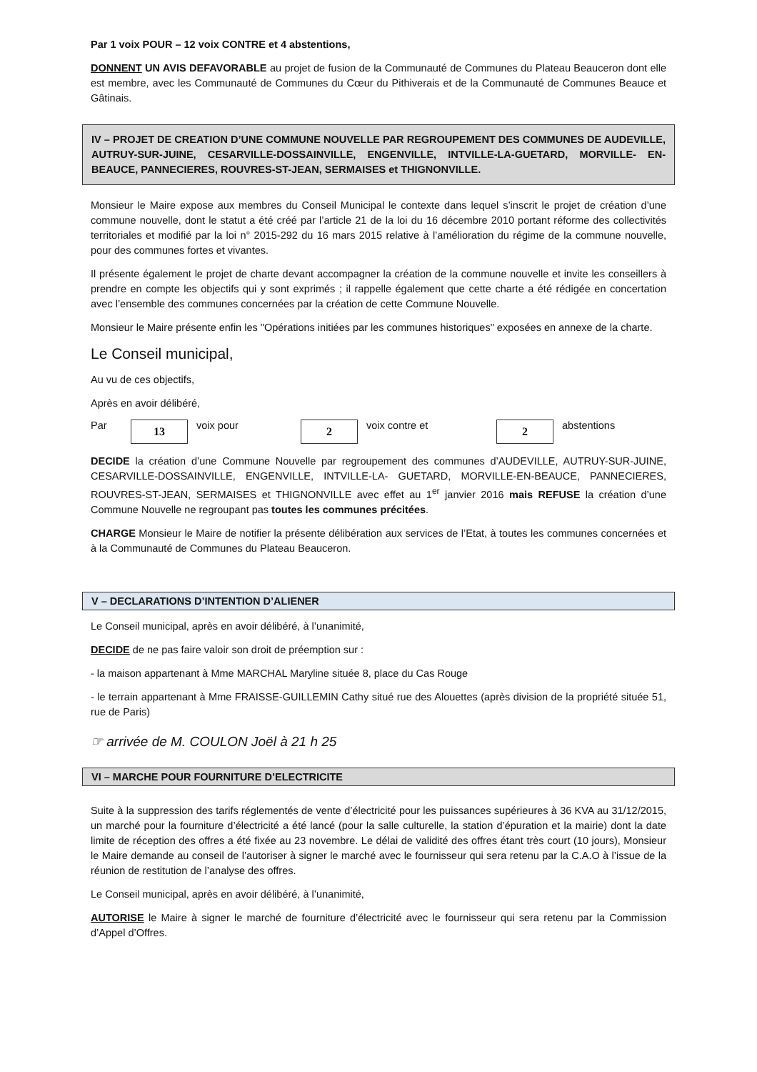Par 1 voix POUR – 12 voix CONTRE et 4 abstentions,
DONNENT UN AVIS DEFAVORABLE au projet de fusion de la Communauté de Communes du Plateau Beauceron dont elle est membre, avec les Communauté de Communes du Cœur du Pithiverais et de la Communauté de Communes Beauce et Gâtinais.
IV – PROJET DE CREATION D’UNE COMMUNE NOUVELLE PAR REGROUPEMENT DES COMMUNES DE AUDEVILLE, AUTRUY-SUR-JUINE, CESARVILLE-DOSSAINVILLE, ENGENVILLE, INTVILLE-LA-GUETARD, MORVILLE- EN-BEAUCE, PANNECIERES, ROUVRES-ST-JEAN, SERMAISES et THIGNONVILLE.
Monsieur le Maire expose aux membres du Conseil Municipal le contexte dans lequel s’inscrit le projet de création d’une commune nouvelle, dont le statut a été créé par l’article 21 de la loi du 16 décembre 2010 portant réforme des collectivités territoriales et modifié par la loi n° 2015-292 du 16 mars 2015 relative à l’amélioration du régime de la commune nouvelle, pour des communes fortes et vivantes.
Il présente également le projet de charte devant accompagner la création de la commune nouvelle et invite les conseillers à prendre en compte les objectifs qui y sont exprimés ; il rappelle également que cette charte a été rédigée en concertation avec l’ensemble des communes concernées par la création de cette Commune Nouvelle.
Monsieur le Maire présente enfin les "Opérations initiées par les communes historiques" exposées en annexe de la charte.
Le Conseil municipal,
Au vu de ces objectifs,
Après en avoir délibéré,
Par 13 voix pour 2 voix contre et 2 abstentions
DECIDE la création d’une Commune Nouvelle par regroupement des communes d’AUDEVILLE, AUTRUY-SUR-JUINE, CESARVILLE-DOSSAINVILLE, ENGENVILLE, INTVILLE-LA- GUETARD, MORVILLE-EN-BEAUCE, PANNECIERES, ROUVRES-ST-JEAN, SERMAISES et THIGNONVILLE avec effet au 1<sup>er</sup> janvier 2016 mais REFUSE la création d’une Commune Nouvelle ne regroupant pas toutes les communes précitées.
CHARGE Monsieur le Maire de notifier la présente délibération aux services de l’Etat, à toutes les communes concernées et à la Communauté de Communes du Plateau Beauceron.
V – DECLARATIONS D’INTENTION D’ALIENER
Le Conseil municipal, après en avoir délibéré, à l’unanimité,
DECIDE de ne pas faire valoir son droit de préemption sur :
- la maison appartenant à Mme MARCHAL Maryline située 8, place du Cas Rouge
- le terrain appartenant à Mme FRAISSE-GUILLEMIN Cathy situé rue des Alouettes (après division de la propriété située 51, rue de Paris)
☞ arrivée de M. COULON Joël à 21 h 25
VI – MARCHE POUR FOURNITURE D’ELECTRICITE
Suite à la suppression des tarifs réglementés de vente d’électricité pour les puissances supérieures à 36 KVA au 31/12/2015, un marché pour la fourniture d’électricité a été lancé (pour la salle culturelle, la station d’épuration et la mairie) dont la date limite de réception des offres a été fixée au 23 novembre. Le délai de validité des offres étant très court (10 jours), Monsieur le Maire demande au conseil de l’autoriser à signer le marché avec le fournisseur qui sera retenu par la C.A.O à l’issue de la réunion de restitution de l’analyse des offres.
Le Conseil municipal, après en avoir délibéré, à l’unanimité,
AUTORISE le Maire à signer le marché de fourniture d’électricité avec le fournisseur qui sera retenu par la Commission d’Appel d’Offres.